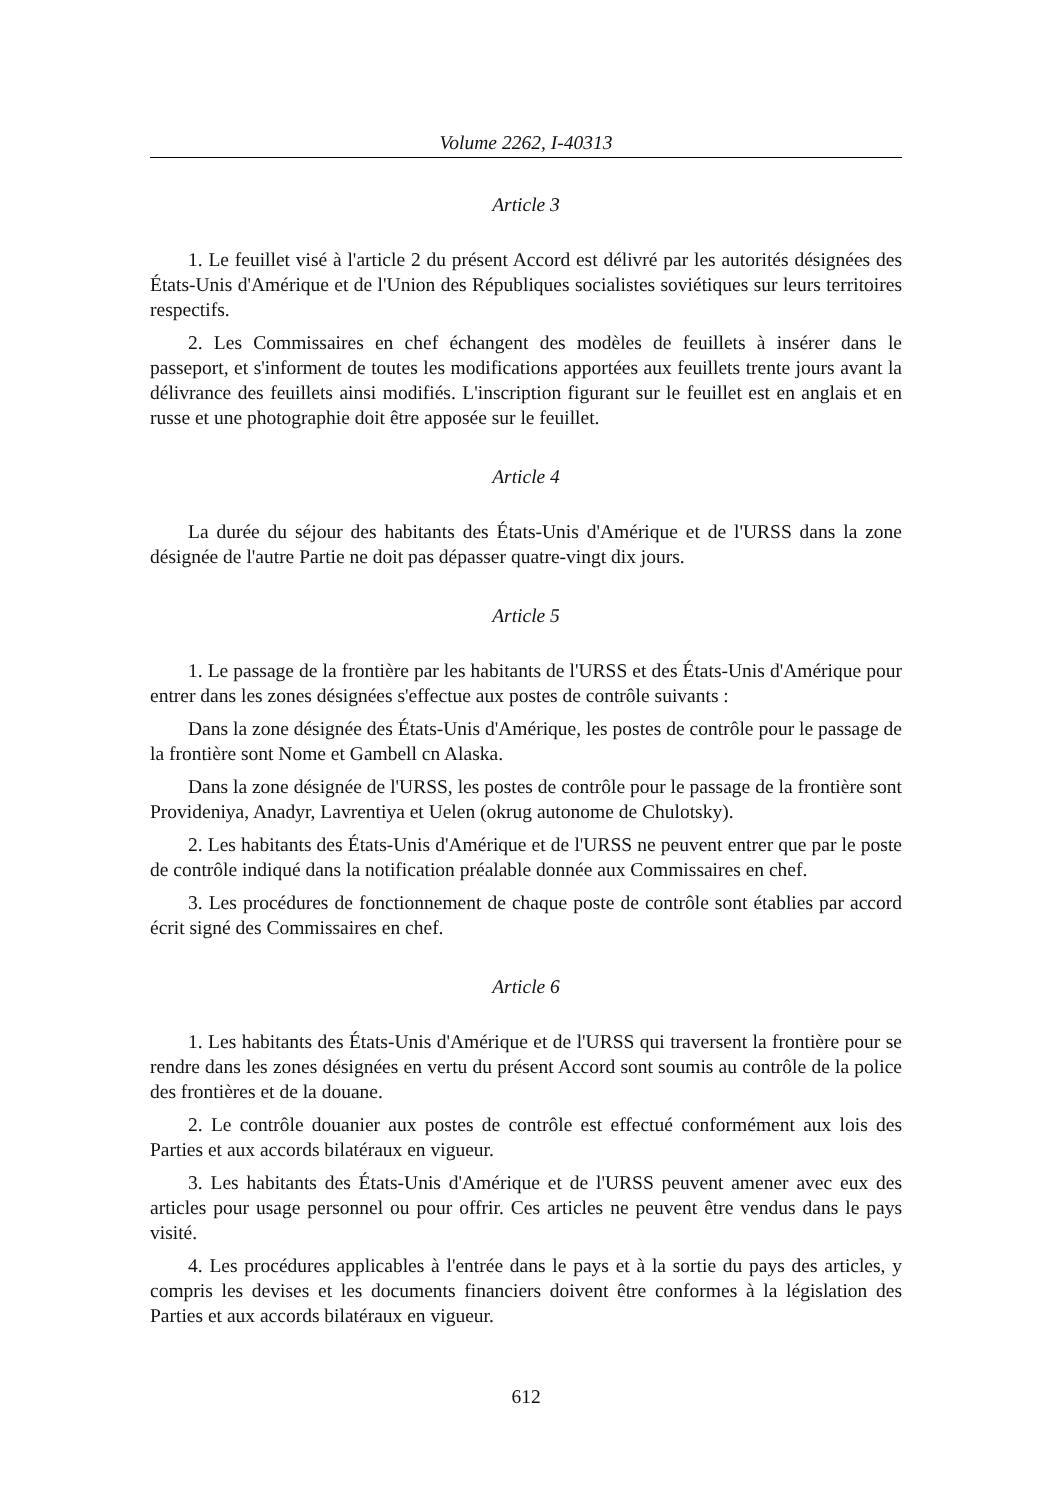Volume 2262, I-40313
Article 3
1. Le feuillet visé à l'article 2 du présent Accord est délivré par les autorités désignées des États-Unis d'Amérique et de l'Union des Républiques socialistes soviétiques sur leurs territoires respectifs.
2. Les Commissaires en chef échangent des modèles de feuillets à insérer dans le passeport, et s'informent de toutes les modifications apportées aux feuillets trente jours avant la délivrance des feuillets ainsi modifiés. L'inscription figurant sur le feuillet est en anglais et en russe et une photographie doit être apposée sur le feuillet.
Article 4
La durée du séjour des habitants des États-Unis d'Amérique et de l'URSS dans la zone désignée de l'autre Partie ne doit pas dépasser quatre-vingt dix jours.
Article 5
1. Le passage de la frontière par les habitants de l'URSS et des États-Unis d'Amérique pour entrer dans les zones désignées s'effectue aux postes de contrôle suivants :
Dans la zone désignée des États-Unis d'Amérique, les postes de contrôle pour le passage de la frontière sont Nome et Gambell cn Alaska.
Dans la zone désignée de l'URSS, les postes de contrôle pour le passage de la frontière sont Provideniya, Anadyr, Lavrentiya et Uelen (okrug autonome de Chulotsky).
2. Les habitants des États-Unis d'Amérique et de l'URSS ne peuvent entrer que par le poste de contrôle indiqué dans la notification préalable donnée aux Commissaires en chef.
3. Les procédures de fonctionnement de chaque poste de contrôle sont établies par accord écrit signé des Commissaires en chef.
Article 6
1. Les habitants des États-Unis d'Amérique et de l'URSS qui traversent la frontière pour se rendre dans les zones désignées en vertu du présent Accord sont soumis au contrôle de la police des frontières et de la douane.
2. Le contrôle douanier aux postes de contrôle est effectué conformément aux lois des Parties et aux accords bilatéraux en vigueur.
3. Les habitants des États-Unis d'Amérique et de l'URSS peuvent amener avec eux des articles pour usage personnel ou pour offrir. Ces articles ne peuvent être vendus dans le pays visité.
4. Les procédures applicables à l'entrée dans le pays et à la sortie du pays des articles, y compris les devises et les documents financiers doivent être conformes à la législation des Parties et aux accords bilatéraux en vigueur.
612